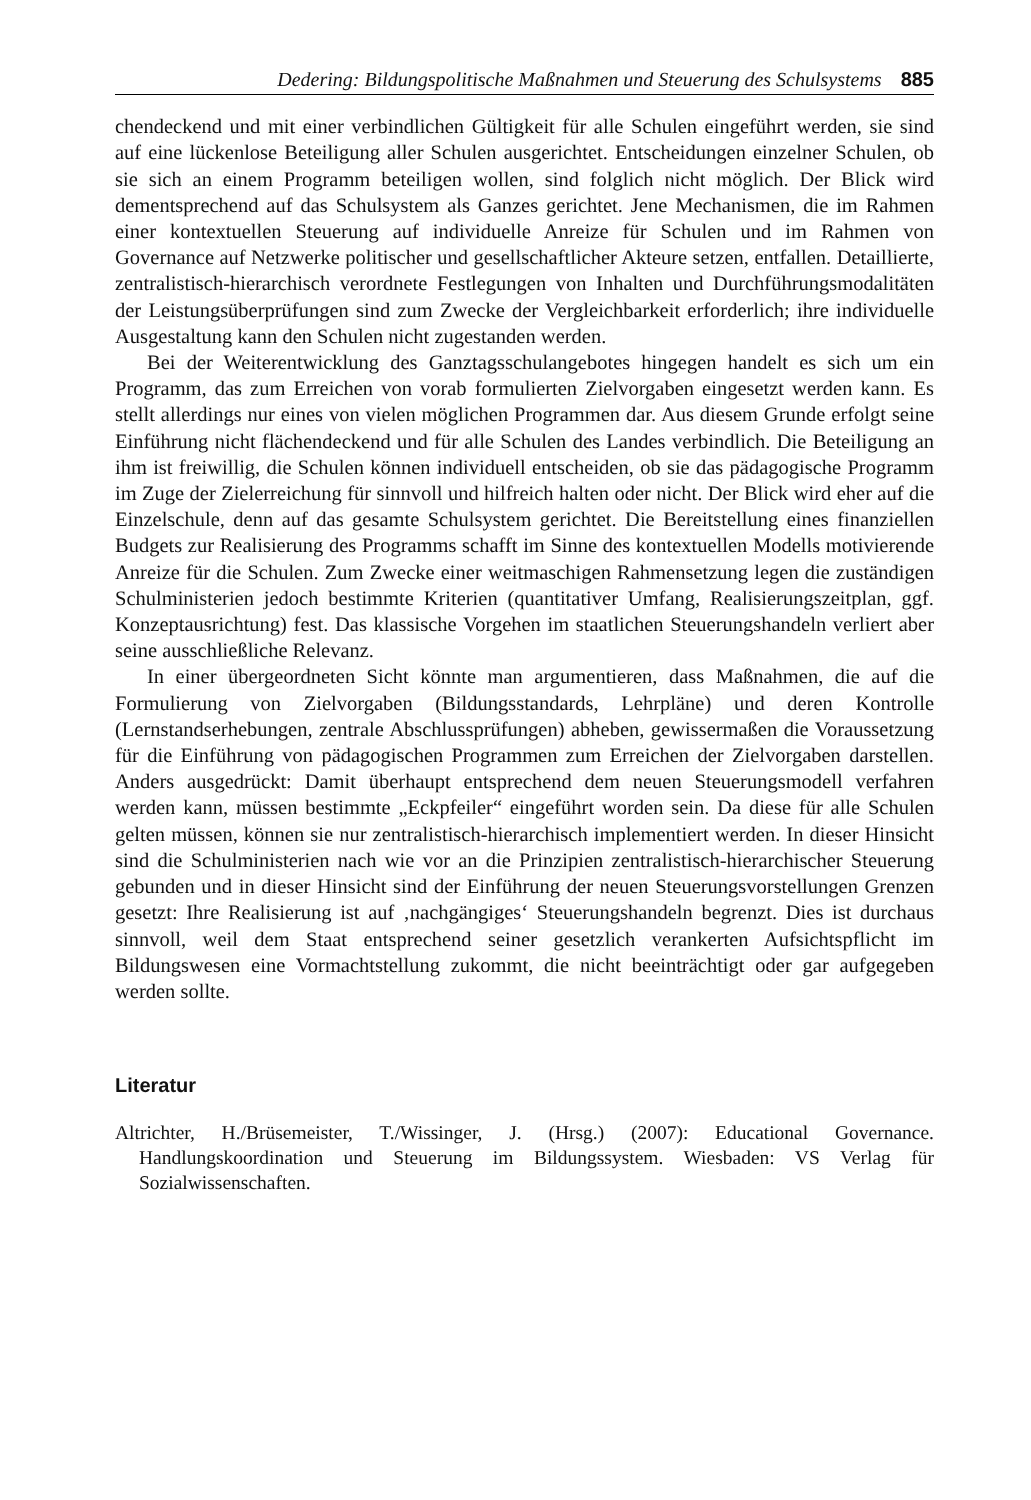Dedering: Bildungspolitische Maßnahmen und Steuerung des Schulsystems 885
chendeckend und mit einer verbindlichen Gültigkeit für alle Schulen eingeführt werden, sie sind auf eine lückenlose Beteiligung aller Schulen ausgerichtet. Entscheidungen einzelner Schulen, ob sie sich an einem Programm beteiligen wollen, sind folglich nicht möglich. Der Blick wird dementsprechend auf das Schulsystem als Ganzes gerichtet. Jene Mechanismen, die im Rahmen einer kontextuellen Steuerung auf individuelle Anreize für Schulen und im Rahmen von Governance auf Netzwerke politischer und gesellschaftlicher Akteure setzen, entfallen. Detaillierte, zentralistisch-hierarchisch verordnete Festlegungen von Inhalten und Durchführungsmodalitäten der Leistungsüberprüfungen sind zum Zwecke der Vergleichbarkeit erforderlich; ihre individuelle Ausgestaltung kann den Schulen nicht zugestanden werden.
Bei der Weiterentwicklung des Ganztagsschulangebotes hingegen handelt es sich um ein Programm, das zum Erreichen von vorab formulierten Zielvorgaben eingesetzt werden kann. Es stellt allerdings nur eines von vielen möglichen Programmen dar. Aus diesem Grunde erfolgt seine Einführung nicht flächendeckend und für alle Schulen des Landes verbindlich. Die Beteiligung an ihm ist freiwillig, die Schulen können individuell entscheiden, ob sie das pädagogische Programm im Zuge der Zielerreichung für sinnvoll und hilfreich halten oder nicht. Der Blick wird eher auf die Einzelschule, denn auf das gesamte Schulsystem gerichtet. Die Bereitstellung eines finanziellen Budgets zur Realisierung des Programms schafft im Sinne des kontextuellen Modells motivierende Anreize für die Schulen. Zum Zwecke einer weitmaschigen Rahmensetzung legen die zuständigen Schulministerien jedoch bestimmte Kriterien (quantitativer Umfang, Realisierungszeitplan, ggf. Konzeptausrichtung) fest. Das klassische Vorgehen im staatlichen Steuerungshandeln verliert aber seine ausschließliche Relevanz.
In einer übergeordneten Sicht könnte man argumentieren, dass Maßnahmen, die auf die Formulierung von Zielvorgaben (Bildungsstandards, Lehrpläne) und deren Kontrolle (Lernstandserhebungen, zentrale Abschlussprüfungen) abheben, gewissermaßen die Voraussetzung für die Einführung von pädagogischen Programmen zum Erreichen der Zielvorgaben darstellen. Anders ausgedrückt: Damit überhaupt entsprechend dem neuen Steuerungsmodell verfahren werden kann, müssen bestimmte „Eckpfeiler“ eingeführt worden sein. Da diese für alle Schulen gelten müssen, können sie nur zentralistisch-hierarchisch implementiert werden. In dieser Hinsicht sind die Schulministerien nach wie vor an die Prinzipien zentralistisch-hierarchischer Steuerung gebunden und in dieser Hinsicht sind der Einführung der neuen Steuerungsvorstellungen Grenzen gesetzt: Ihre Realisierung ist auf ‚nachgängiges‘ Steuerungshandeln begrenzt. Dies ist durchaus sinnvoll, weil dem Staat entsprechend seiner gesetzlich verankerten Aufsichtspflicht im Bildungswesen eine Vormachtstellung zukommt, die nicht beeinträchtigt oder gar aufgegeben werden sollte.
Literatur
Altrichter, H./Brüsemeister, T./Wissinger, J. (Hrsg.) (2007): Educational Governance. Handlungskoordination und Steuerung im Bildungssystem. Wiesbaden: VS Verlag für Sozialwissenschaften.